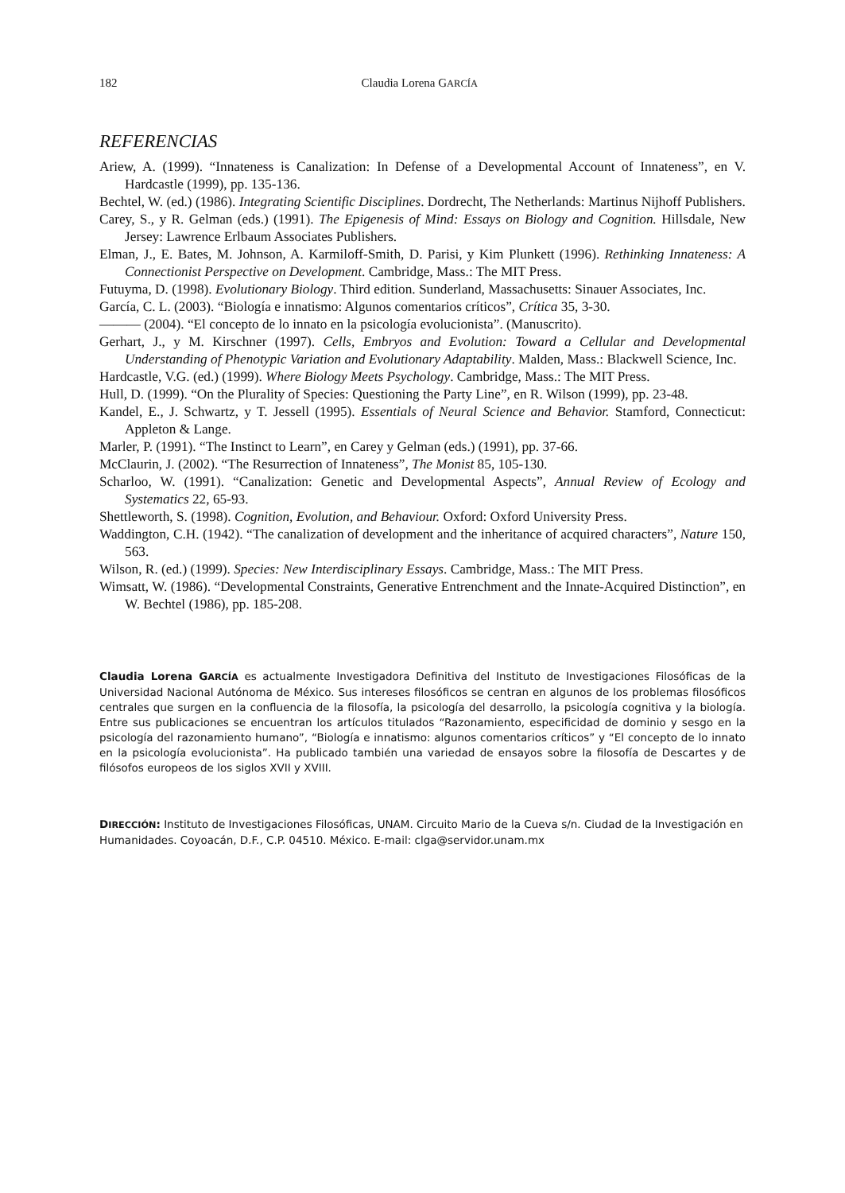182 Claudia Lorena GARCÍA
REFERENCIAS
Ariew, A. (1999). “Innateness is Canalization: In Defense of a Developmental Account of Innateness”, en V. Hardcastle (1999), pp. 135-136.
Bechtel, W. (ed.) (1986). Integrating Scientific Disciplines. Dordrecht, The Netherlands: Martinus Nijhoff Publishers.
Carey, S., y R. Gelman (eds.) (1991). The Epigenesis of Mind: Essays on Biology and Cognition. Hillsdale, New Jersey: Lawrence Erlbaum Associates Publishers.
Elman, J., E. Bates, M. Johnson, A. Karmiloff-Smith, D. Parisi, y Kim Plunkett (1996). Rethinking Innateness: A Connectionist Perspective on Development. Cambridge, Mass.: The MIT Press.
Futuyma, D. (1998). Evolutionary Biology. Third edition. Sunderland, Massachusetts: Sinauer Associates, Inc.
García, C. L. (2003). “Biología e innatismo: Algunos comentarios críticos”, Crítica 35, 3-30.
——— (2004). “El concepto de lo innato en la psicología evolucionista”. (Manuscrito).
Gerhart, J., y M. Kirschner (1997). Cells, Embryos and Evolution: Toward a Cellular and Developmental Understanding of Phenotypic Variation and Evolutionary Adaptability. Malden, Mass.: Blackwell Science, Inc.
Hardcastle, V.G. (ed.) (1999). Where Biology Meets Psychology. Cambridge, Mass.: The MIT Press.
Hull, D. (1999). “On the Plurality of Species: Questioning the Party Line”, en R. Wilson (1999), pp. 23-48.
Kandel, E., J. Schwartz, y T. Jessell (1995). Essentials of Neural Science and Behavior. Stamford, Connecticut: Appleton & Lange.
Marler, P. (1991). “The Instinct to Learn”, en Carey y Gelman (eds.) (1991), pp. 37-66.
McClaurin, J. (2002). “The Resurrection of Innateness”, The Monist 85, 105-130.
Scharloo, W. (1991). “Canalization: Genetic and Developmental Aspects”, Annual Review of Ecology and Systematics 22, 65-93.
Shettleworth, S. (1998). Cognition, Evolution, and Behaviour. Oxford: Oxford University Press.
Waddington, C.H. (1942). “The canalization of development and the inheritance of acquired characters”, Nature 150, 563.
Wilson, R. (ed.) (1999). Species: New Interdisciplinary Essays. Cambridge, Mass.: The MIT Press.
Wimsatt, W. (1986). “Developmental Constraints, Generative Entrenchment and the Innate-Acquired Distinction”, en W. Bechtel (1986), pp. 185-208.
Claudia Lorena GARCÍA es actualmente Investigadora Definitiva del Instituto de Investigaciones Filosóficas de la Universidad Nacional Autónoma de México. Sus intereses filosóficos se centran en algunos de los problemas filosóficos centrales que surgen en la confluencia de la filosofía, la psicología del desarrollo, la psicología cognitiva y la biología. Entre sus publicaciones se encuentran los artículos titulados “Razonamiento, especificidad de dominio y sesgo en la psicología del razonamiento humano”, “Biología e innatismo: algunos comentarios críticos” y “El concepto de lo innato en la psicología evolucionista”. Ha publicado también una variedad de ensayos sobre la filosofía de Descartes y de filósofos europeos de los siglos XVII y XVIII.
DIRECCIÓN: Instituto de Investigaciones Filosóficas, UNAM. Circuito Mario de la Cueva s/n. Ciudad de la Investigación en Humanidades. Coyoacán, D.F., C.P. 04510. México. E-mail: clga@servidor.unam.mx